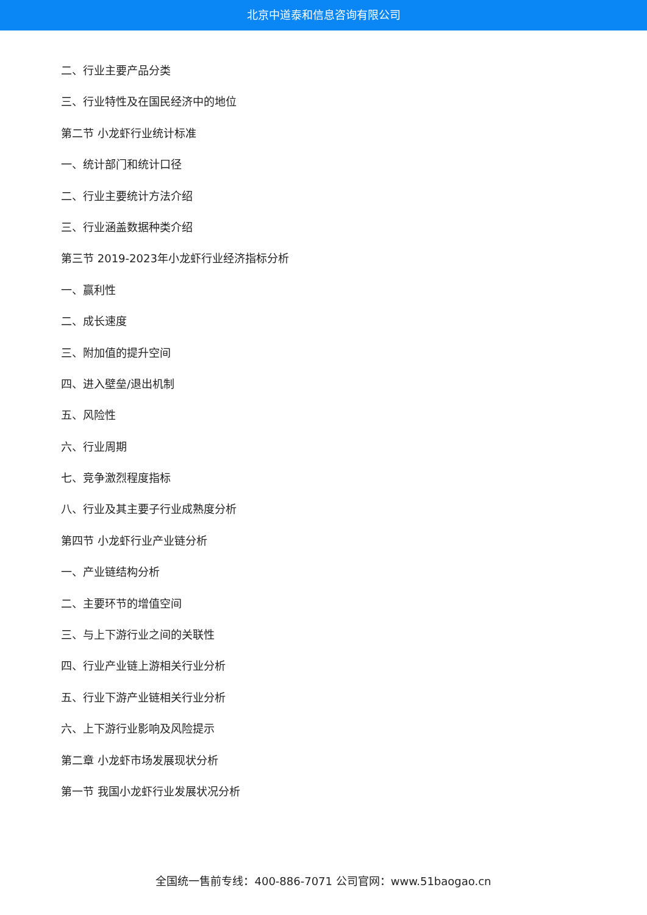北京中道泰和信息咨询有限公司
二、行业主要产品分类
三、行业特性及在国民经济中的地位
第二节 小龙虾行业统计标准
一、统计部门和统计口径
二、行业主要统计方法介绍
三、行业涵盖数据种类介绍
第三节 2019-2023年小龙虾行业经济指标分析
一、赢利性
二、成长速度
三、附加值的提升空间
四、进入壁垒/退出机制
五、风险性
六、行业周期
七、竞争激烈程度指标
八、行业及其主要子行业成熟度分析
第四节 小龙虾行业产业链分析
一、产业链结构分析
二、主要环节的增值空间
三、与上下游行业之间的关联性
四、行业产业链上游相关行业分析
五、行业下游产业链相关行业分析
六、上下游行业影响及风险提示
第二章 小龙虾市场发展现状分析
第一节 我国小龙虾行业发展状况分析
全国统一售前专线：400-886-7071 公司官网：www.51baogao.cn